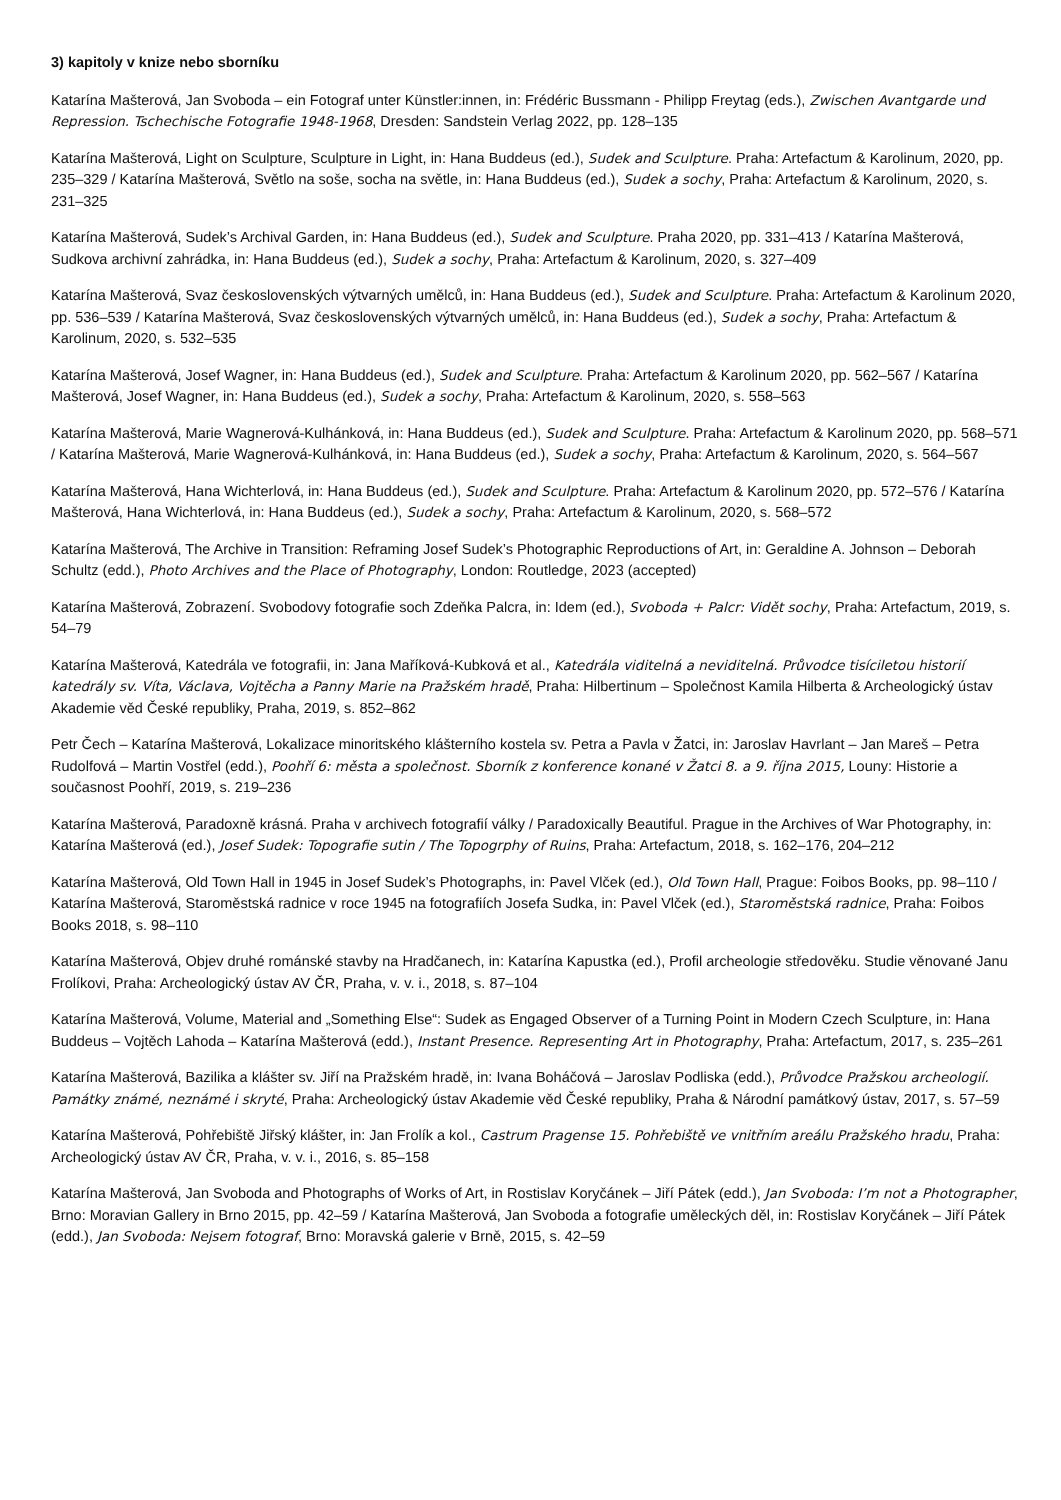3) kapitoly v knize nebo sborníku
Katarína Mašterová, Jan Svoboda – ein Fotograf unter Künstler:innen, in: Frédéric Bussmann - Philipp Freytag (eds.), Zwischen Avantgarde und Repression. Tschechische Fotografie 1948-1968, Dresden: Sandstein Verlag 2022, pp. 128–135
Katarína Mašterová, Light on Sculpture, Sculpture in Light, in: Hana Buddeus (ed.), Sudek and Sculpture. Praha: Artefactum & Karolinum, 2020, pp. 235–329 / Katarína Mašterová, Světlo na soše, socha na světle, in: Hana Buddeus (ed.), Sudek a sochy, Praha: Artefactum & Karolinum, 2020, s. 231–325
Katarína Mašterová, Sudek’s Archival Garden, in: Hana Buddeus (ed.), Sudek and Sculpture. Praha 2020, pp. 331–413 / Katarína Mašterová, Sudkova archivní zahrádka, in: Hana Buddeus (ed.), Sudek a sochy, Praha: Artefactum & Karolinum, 2020, s. 327–409
Katarína Mašterová, Svaz československých výtvarných umělců, in: Hana Buddeus (ed.), Sudek and Sculpture. Praha: Artefactum & Karolinum 2020, pp. 536–539 / Katarína Mašterová, Svaz československých výtvarných umělců, in: Hana Buddeus (ed.), Sudek a sochy, Praha: Artefactum & Karolinum, 2020, s. 532–535
Katarína Mašterová, Josef Wagner, in: Hana Buddeus (ed.), Sudek and Sculpture. Praha: Artefactum & Karolinum 2020, pp. 562–567 / Katarína Mašterová, Josef Wagner, in: Hana Buddeus (ed.), Sudek a sochy, Praha: Artefactum & Karolinum, 2020, s. 558–563
Katarína Mašterová, Marie Wagnerová-Kulhánková, in: Hana Buddeus (ed.), Sudek and Sculpture. Praha: Artefactum & Karolinum 2020, pp. 568–571 / Katarína Mašterová, Marie Wagnerová-Kulhánková, in: Hana Buddeus (ed.), Sudek a sochy, Praha: Artefactum & Karolinum, 2020, s. 564–567
Katarína Mašterová, Hana Wichterlová, in: Hana Buddeus (ed.), Sudek and Sculpture. Praha: Artefactum & Karolinum 2020, pp. 572–576 / Katarína Mašterová, Hana Wichterlová, in: Hana Buddeus (ed.), Sudek a sochy, Praha: Artefactum & Karolinum, 2020, s. 568–572
Katarína Mašterová, The Archive in Transition: Reframing Josef Sudek’s Photographic Reproductions of Art, in: Geraldine A. Johnson – Deborah Schultz (edd.), Photo Archives and the Place of Photography, London: Routledge, 2023 (accepted)
Katarína Mašterová, Zobrazení. Svobodovy fotografie soch Zdeňka Palcra, in: Idem (ed.), Svoboda + Palcr: Vidět sochy, Praha: Artefactum, 2019, s. 54–79
Katarína Mašterová, Katedrála ve fotografii, in: Jana Maříková-Kubková et al., Katedrála viditelná a neviditelná. Průvodce tisíciletou historií katedrály sv. Víta, Václava, Vojtěcha a Panny Marie na Pražském hradě, Praha: Hilbertinum – Společnost Kamila Hilberta & Archeologický ústav Akademie věd České republiky, Praha, 2019, s. 852–862
Petr Čech – Katarína Mašterová, Lokalizace minoritského klášterního kostela sv. Petra a Pavla v Žatci, in: Jaroslav Havrlant – Jan Mareš – Petra Rudolfová – Martin Vostřel (edd.), Poohří 6: města a společnost. Sborník z konference konané v Žatci 8. a 9. října 2015, Louny: Historie a současnost Poohří, 2019, s. 219–236
Katarína Mašterová, Paradoxně krásná. Praha v archivech fotografií války / Paradoxically Beautiful. Prague in the Archives of War Photography, in: Katarína Mašterová (ed.), Josef Sudek: Topografie sutin / The Topogrphy of Ruins, Praha: Artefactum, 2018, s. 162–176, 204–212
Katarína Mašterová, Old Town Hall in 1945 in Josef Sudek’s Photographs, in: Pavel Vlček (ed.), Old Town Hall, Prague: Foibos Books, pp. 98–110 / Katarína Mašterová, Staroměstská radnice v roce 1945 na fotografiích Josefa Sudka, in: Pavel Vlček (ed.), Staroměstská radnice, Praha: Foibos Books 2018, s. 98–110
Katarína Mašterová, Objev druhé románské stavby na Hradčanech, in: Katarína Kapustka (ed.), Profil archeologie středověku. Studie věnované Janu Frolíkovi, Praha: Archeologický ústav AV ČR, Praha, v. v. i., 2018, s. 87–104
Katarína Mašterová, Volume, Material and „Something Else“: Sudek as Engaged Observer of a Turning Point in Modern Czech Sculpture, in: Hana Buddeus – Vojtěch Lahoda – Katarína Mašterová (edd.), Instant Presence. Representing Art in Photography, Praha: Artefactum, 2017, s. 235–261
Katarína Mašterová, Bazilika a klášter sv. Jiří na Pražském hradě, in: Ivana Boháčová – Jaroslav Podliska (edd.), Průvodce Pražskou archeologií. Památky známé, neznámé i skryté, Praha: Archeologický ústav Akademie věd České republiky, Praha & Národní památkový ústav, 2017, s. 57–59
Katarína Mašterová, Pohřebiště Jiřský klášter, in: Jan Frolík a kol., Castrum Pragense 15. Pohřebiště ve vnitřním areálu Pražského hradu, Praha: Archeologický ústav AV ČR, Praha, v. v. i., 2016, s. 85–158
Katarína Mašterová, Jan Svoboda and Photographs of Works of Art, in Rostislav Koryčánek – Jiří Pátek (edd.), Jan Svoboda: I’m not a Photographer, Brno: Moravian Gallery in Brno 2015, pp. 42–59 / Katarína Mašterová, Jan Svoboda a fotografie uměleckých děl, in: Rostislav Koryčánek – Jiří Pátek (edd.), Jan Svoboda: Nejsem fotograf, Brno: Moravská galerie v Brně, 2015, s. 42–59